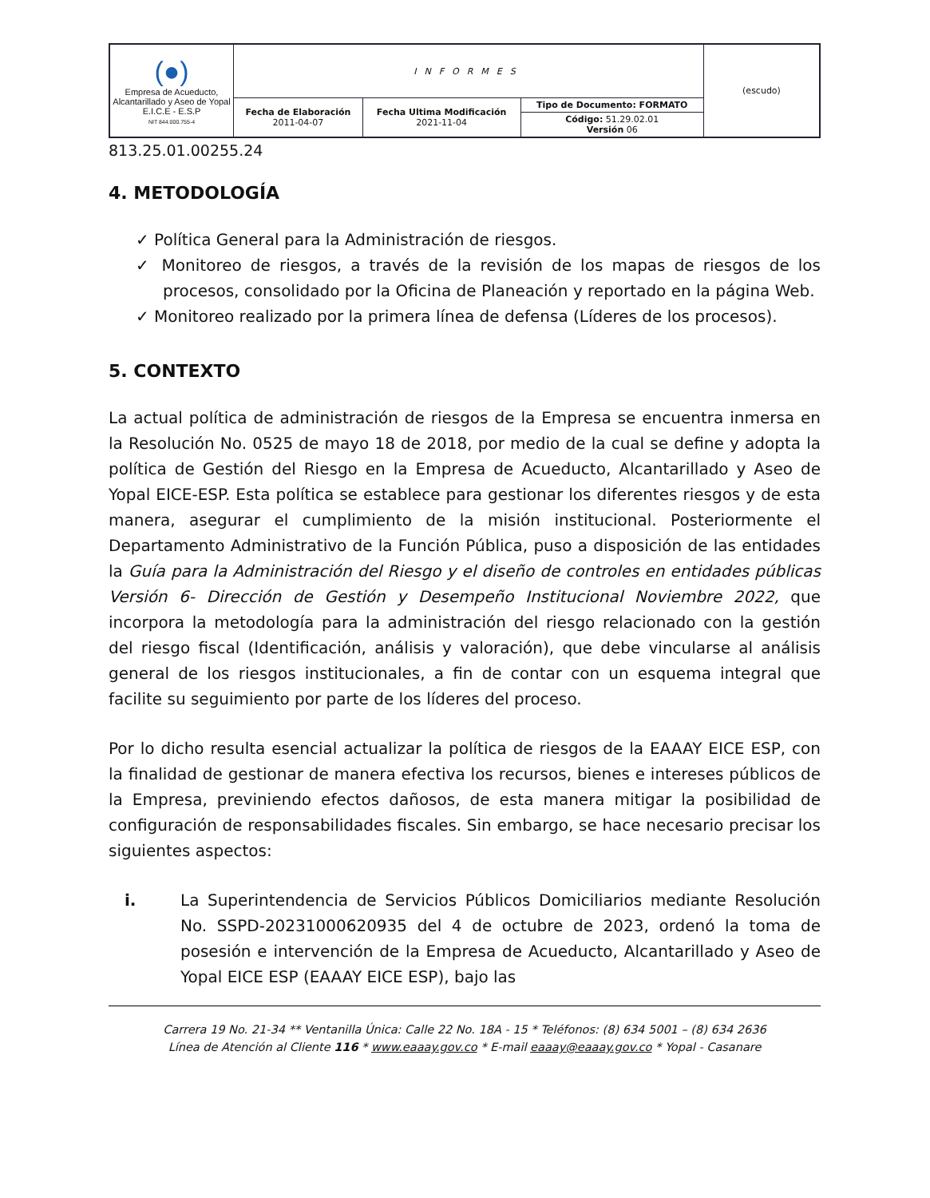| (●) Empresa de Acueducto, Alcantarillado y Aseo de Yopal E.I.C.E - E.S.P NIT 844.000.755-4 | INFORMES | | | (escudo) |
| | Fecha de Elaboración 2011-04-07 | Fecha Ultima Modificación 2021-11-04 | Tipo de Documento: FORMATO | |
| | | | Código: 51.29.02.01 Versión 06 | |
813.25.01.00255.24
4. METODOLOGÍA
✓ Política General para la Administración de riesgos.
✓ Monitoreo de riesgos, a través de la revisión de los mapas de riesgos de los procesos, consolidado por la Oficina de Planeación y reportado en la página Web.
✓ Monitoreo realizado por la primera línea de defensa (Líderes de los procesos).
5. CONTEXTO
La actual política de administración de riesgos de la Empresa se encuentra inmersa en la Resolución No. 0525 de mayo 18 de 2018, por medio de la cual se define y adopta la política de Gestión del Riesgo en la Empresa de Acueducto, Alcantarillado y Aseo de Yopal EICE-ESP. Esta política se establece para gestionar los diferentes riesgos y de esta manera, asegurar el cumplimiento de la misión institucional. Posteriormente el Departamento Administrativo de la Función Pública, puso a disposición de las entidades la Guía para la Administración del Riesgo y el diseño de controles en entidades públicas Versión 6- Dirección de Gestión y Desempeño Institucional Noviembre 2022, que incorpora la metodología para la administración del riesgo relacionado con la gestión del riesgo fiscal (Identificación, análisis y valoración), que debe vincularse al análisis general de los riesgos institucionales, a fin de contar con un esquema integral que facilite su seguimiento por parte de los líderes del proceso.
Por lo dicho resulta esencial actualizar la política de riesgos de la EAAAY EICE ESP, con la finalidad de gestionar de manera efectiva los recursos, bienes e intereses públicos de la Empresa, previniendo efectos dañosos, de esta manera mitigar la posibilidad de configuración de responsabilidades fiscales. Sin embargo, se hace necesario precisar los siguientes aspectos:
i. La Superintendencia de Servicios Públicos Domiciliarios mediante Resolución No. SSPD-20231000620935 del 4 de octubre de 2023, ordenó la toma de posesión e intervención de la Empresa de Acueducto, Alcantarillado y Aseo de Yopal EICE ESP (EAAAY EICE ESP), bajo las
Carrera 19 No. 21-34 ** Ventanilla Única: Calle 22 No. 18A - 15 * Teléfonos: (8) 634 5001 – (8) 634 2636
Línea de Atención al Cliente 116 * www.eaaay.gov.co * E-mail eaaay@eaaay.gov.co * Yopal - Casanare